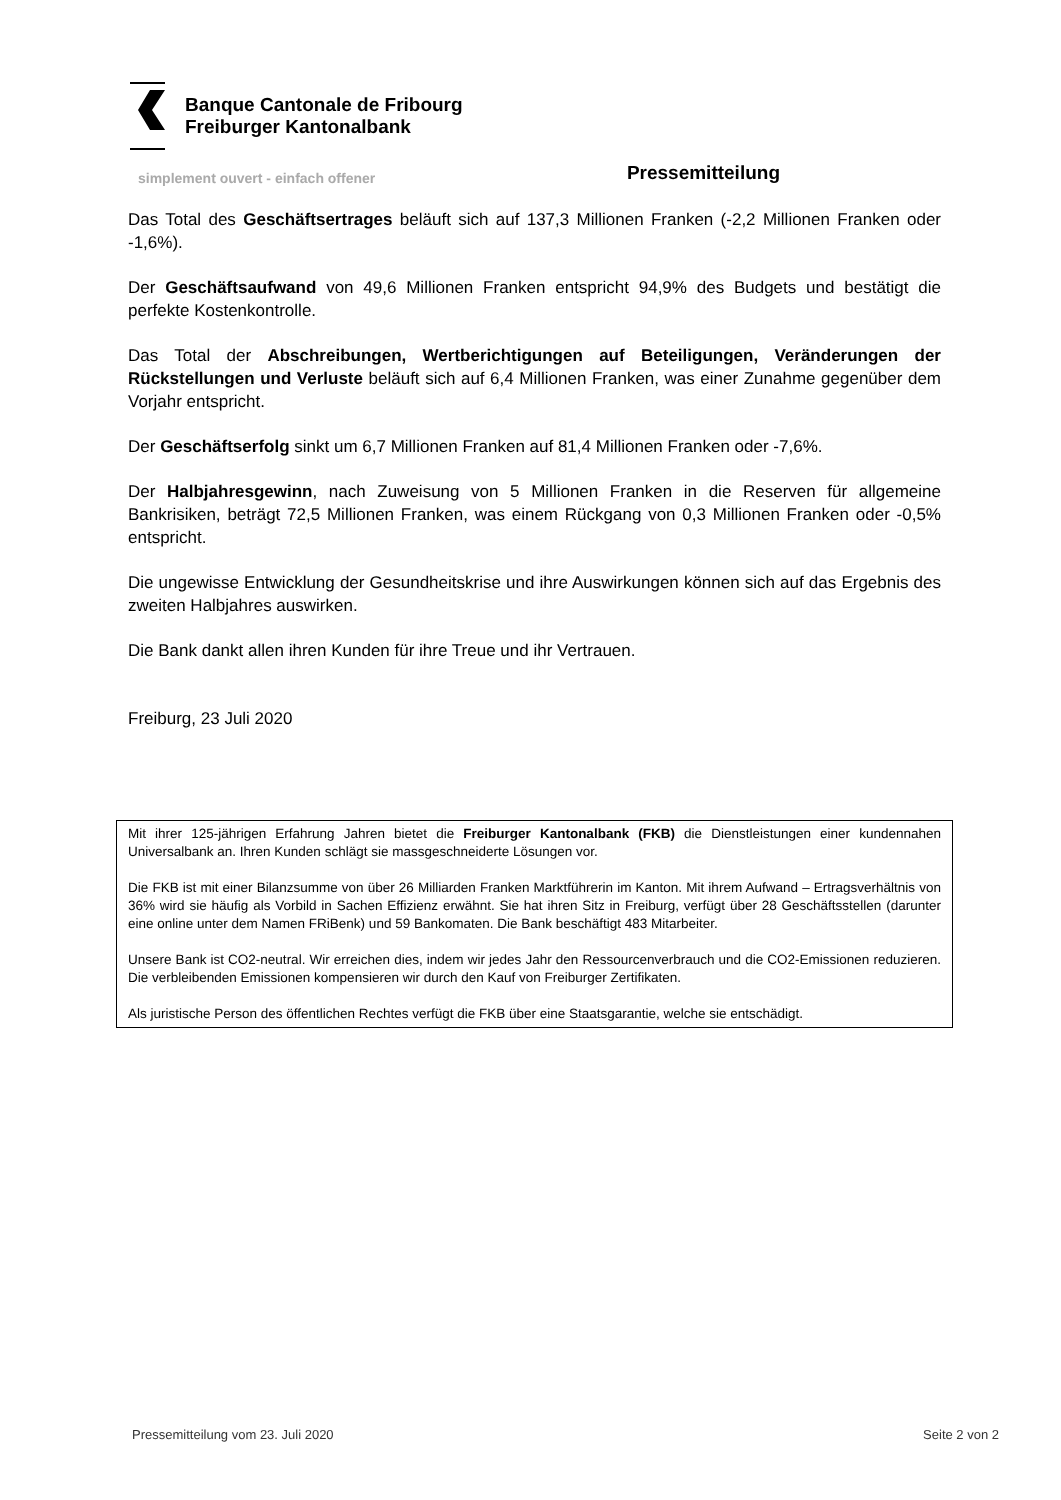Banque Cantonale de Fribourg
Freiburger Kantonalbank
simplement ouvert - einfach offener Pressemitteilung
Das Total des Geschäftsertrages beläuft sich auf 137,3 Millionen Franken (-2,2 Millionen Franken oder -1,6%).
Der Geschäftsaufwand von 49,6 Millionen Franken entspricht 94,9% des Budgets und bestätigt die perfekte Kostenkontrolle.
Das Total der Abschreibungen, Wertberichtigungen auf Beteiligungen, Veränderungen der Rückstellungen und Verluste beläuft sich auf 6,4 Millionen Franken, was einer Zunahme gegenüber dem Vorjahr entspricht.
Der Geschäftserfolg sinkt um 6,7 Millionen Franken auf 81,4 Millionen Franken oder -7,6%.
Der Halbjahresgewinn, nach Zuweisung von 5 Millionen Franken in die Reserven für allgemeine Bankrisiken, beträgt 72,5 Millionen Franken, was einem Rückgang von 0,3 Millionen Franken oder -0,5% entspricht.
Die ungewisse Entwicklung der Gesundheitskrise und ihre Auswirkungen können sich auf das Ergebnis des zweiten Halbjahres auswirken.
Die Bank dankt allen ihren Kunden für ihre Treue und ihr Vertrauen.
Freiburg, 23 Juli 2020
Mit ihrer 125-jährigen Erfahrung Jahren bietet die Freiburger Kantonalbank (FKB) die Dienstleistungen einer kundennahen Universalbank an. Ihren Kunden schlägt sie massgeschneiderte Lösungen vor.
Die FKB ist mit einer Bilanzsumme von über 26 Milliarden Franken Marktführerin im Kanton. Mit ihrem Aufwand – Ertragsverhältnis von 36% wird sie häufig als Vorbild in Sachen Effizienz erwähnt. Sie hat ihren Sitz in Freiburg, verfügt über 28 Geschäftsstellen (darunter eine online unter dem Namen FRiBenk) und 59 Bankomaten. Die Bank beschäftigt 483 Mitarbeiter.
Unsere Bank ist CO2-neutral. Wir erreichen dies, indem wir jedes Jahr den Ressourcenverbrauch und die CO2-Emissionen reduzieren. Die verbleibenden Emissionen kompensieren wir durch den Kauf von Freiburger Zertifikaten.
Als juristische Person des öffentlichen Rechtes verfügt die FKB über eine Staatsgarantie, welche sie entschädigt.
Pressemitteilung vom 23. Juli 2020 Seite 2 von 2